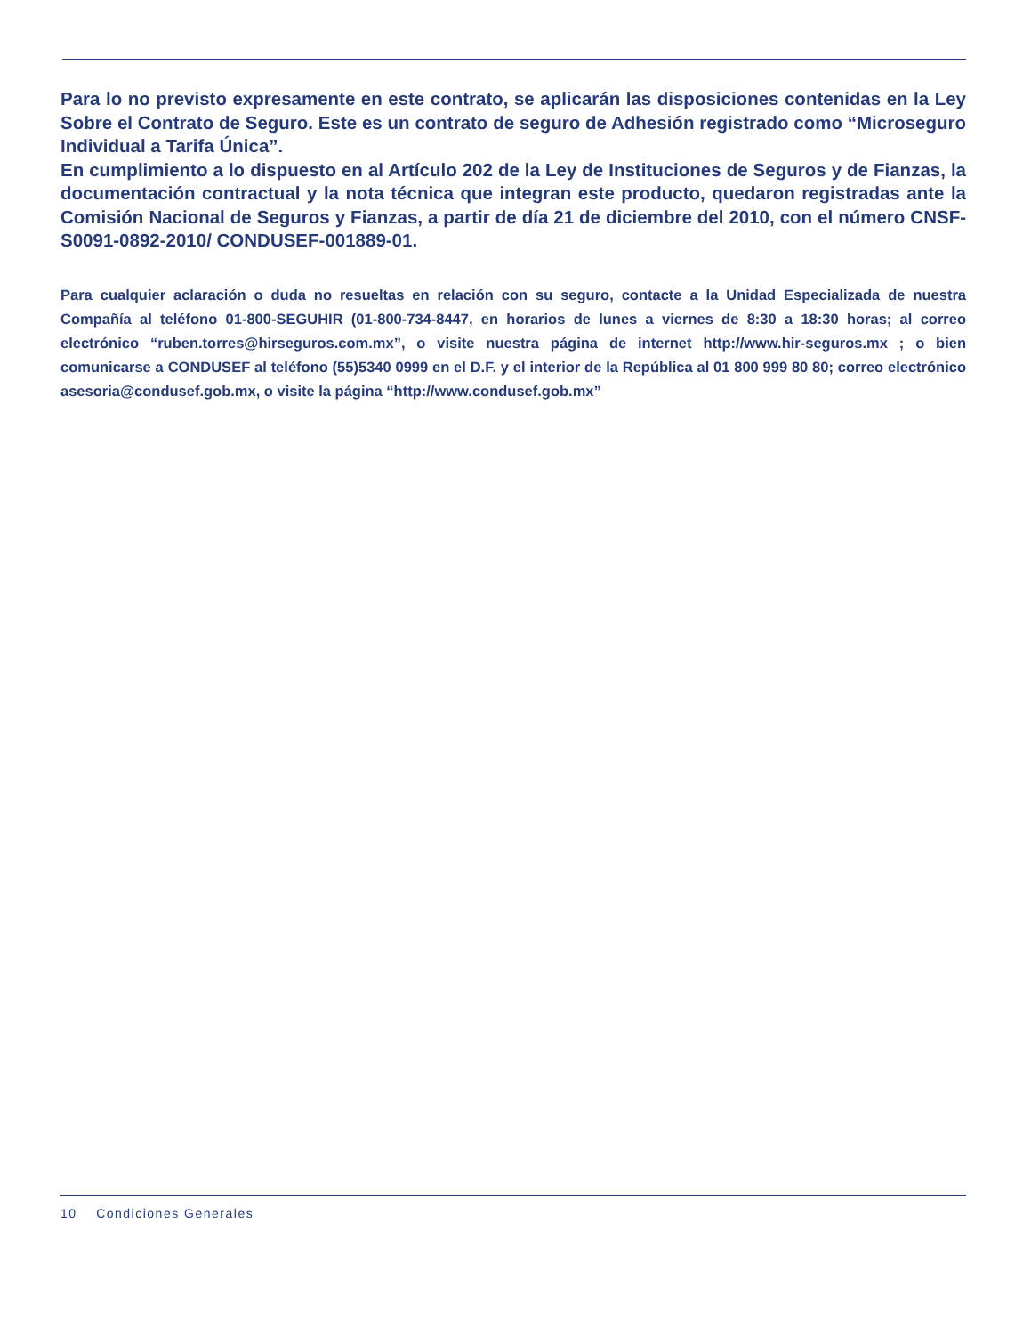Para lo no previsto expresamente en este contrato, se aplicarán las disposiciones contenidas en la Ley Sobre el Contrato de Seguro. Este es un contrato de seguro de Adhesión registrado como “Microseguro Individual a Tarifa Única”.
En cumplimiento a lo dispuesto en al Artículo 202 de la Ley de Instituciones de Seguros y de Fianzas, la documentación contractual y la nota técnica que integran este producto, quedaron registradas ante la Comisión Nacional de Seguros y Fianzas, a partir de día 21 de diciembre del 2010, con el número CNSF-S0091-0892-2010/ CONDUSEF-001889-01.
Para cualquier aclaración o duda no resueltas en relación con su seguro, contacte a la Unidad Especializada de nuestra Compañía al teléfono 01-800-SEGUHIR (01-800-734-8447, en horarios de lunes a viernes de 8:30 a 18:30 horas; al correo electrónico “ruben.torres@hirseguros.com.mx”, o visite nuestra página de internet http://www.hir-seguros.mx ; o bien comunicarse a CONDUSEF al teléfono (55)5340 0999 en el D.F. y el interior de la República al 01 800 999 80 80; correo electrónico asesoria@condusef.gob.mx, o visite la página “http://www.condusef.gob.mx”
10 Condiciones Generales